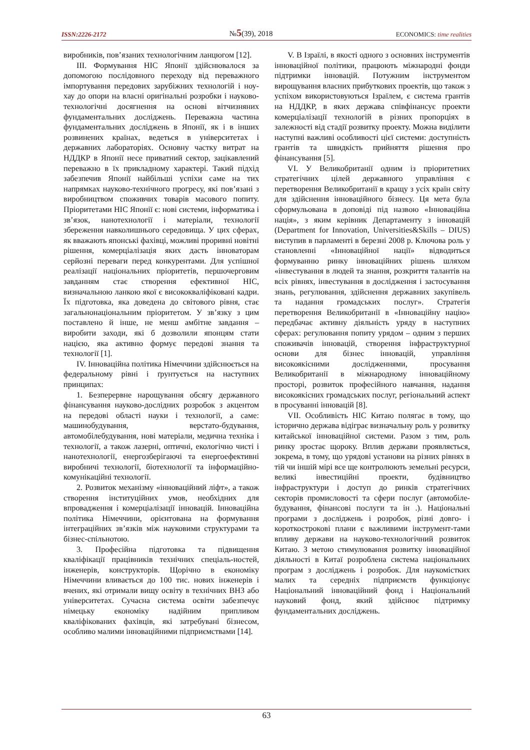ISSN:2226-2172 №5(39), 2018 ECONOMICS: time realities
виробників, пов’язаних технологічним ланцюгом [12].
III. Формування НІС Японії здійснювалося за допомогою послідовного переходу від переважного імпортування передових зарубіжних технологій і ноу-хау до опори на власні оригінальні розробки і науково-технологічні досягнення на основі вітчизняних фундаментальних досліджень. Переважна частина фундаментальних досліджень в Японії, як і в інших розвинених країнах, ведеться в університетах і державних лабораторіях. Основну частку витрат на НДДКР в Японії несе приватний сектор, зацікавлений переважно в їх прикладному характері. Такий підхід забезпечив Японії найбільші успіхи саме на тих напрямках науково-технічного прогресу, які пов’язані з виробництвом споживчих товарів масового попиту. Пріоритетами НІС Японії є: нові системи, інформатика і зв’язок, нанотехнології і матеріали, технології збереження навколишнього середовища. У цих сферах, як вважають японські фахівці, можливі проривні новітні рішення, комерціалізація яких дасть інноваторам серйозні переваги перед конкурентами. Для успішної реалізації національних пріоритетів, першочерговим завданням стає створення ефективної НІС, визначальною ланкою якої є висококваліфіковані кадри. Їх підготовка, яка доведена до світового рівня, стає загальнонаціональним пріоритетом. У зв’язку з цим поставлено й інше, не менш амбітне завдання – виробити заходи, які б дозволили японцям стати нацією, яка активно формує передові знання та технології [1].
IV. Інноваційна політика Німеччини здійснюється на федеральному рівні і ґрунтується на наступних принципах:
1. Безперервне нарощування обсягу державного фінансування науково-дослідних розробок з акцентом на передові області науки і технології, а саме: машинобудування, верстато-будування, автомобілебудування, нові матеріали, медична техніка і технології, а також лазерні, оптичні, екологічно чисті і нанотехнології, енергозберігаючі та енергоефективні виробничі технології, біотехнології та інформаційно-комунікаційні технології.
2. Розвиток механізму «інноваційний ліфт», а також створення інституційних умов, необхідних для впровадження і комерціалізації інновацій. Інноваційна політика Німеччини, орієнтована на формування інтеграційних зв’язків між науковими структурами та бізнес-спільнотою.
3. Професійна підготовка та підвищення кваліфікації працівників технічних спеціаль-ностей, інженерів, конструкторів. Щорічно в економіку Німеччини вливається до 100 тис. нових інженерів і вчених, які отримали вищу освіту в технічних ВНЗ або університетах. Сучасна система освіти забезпечує німецьку економіку надійним припливом кваліфікованих фахівців, які затребувані бізнесом, особливо малими інноваційними підприємствами [14].
V. В Ізраїлі, в якості одного з основних інструментів інноваційної політики, працюють міжнародні фонди підтримки інновацій. Потужним інструментом вирощування власних прибуткових проектів, що також з успіхом використовуються Ізраїлем, є система грантів на НДДКР, в яких держава співфінансує проекти комерціалізації технологій в різних пропорціях в залежності від стадії розвитку проекту. Можна виділити наступні важливі особливості цієї системи: доступність грантів та швидкість прийняття рішення про фінансування [5].
VI. У Великобританії одним із пріоритетних стратегічних цілей державного управління є перетворення Великобританії в кращу з усіх країн світу для здійснення інноваційного бізнесу. Ця мета була сформульована в доповіді під назвою «Інноваційна нація», з яким керівник Департаменту з інновацій (Department for Innovation, Universities&Skills – DIUS) виступив в парламенті в березні 2008 р. Ключова роль у становленні «Інноваційної нації» відводиться формуванню ринку інноваційних рішень шляхом «інвестування в людей та знання, розкриття талантів на всіх рівнях, інвестування в дослідження і застосування знань, регулювання, здійснення державних закупівель та надання громадських послуг». Стратегія перетворення Великобританії в «Інноваційну націю» передбачає активну діяльність уряду в наступних сферах: регулювання попиту урядом – одним з перших споживачів інновацій, створення інфраструктурної основи для бізнес інновацій, управління високоякісними дослідженнями, просування Великобританії в міжнародному інноваційному просторі, розвиток професійного навчання, надання високоякісних громадських послуг, регіональний аспект в просуванні інновацій [8].
VII. Особливість НІС Китаю полягає в тому, що історично держава відіграє визначальну роль у розвитку китайської інноваційної системи. Разом з тим, роль ринку зростає щороку. Вплив держави проявляється, зокрема, в тому, що урядові установи на різних рівнях в тій чи іншій мірі все ще контролюють земельні ресурси, великі інвестиційні проекти, будівництво інфраструктури і доступ до ринків стратегічних секторів промисловості та сфери послуг (автомобіле-будування, фінансові послуги та ін .). Національні програми з досліджень і розробок, різні довго- і короткострокові плани є важливими інструмент-тами впливу держави на науково-технологічний розвиток Китаю. З метою стимулювання розвитку інноваційної діяльності в Китаї розроблена система національних програм з досліджень і розробок. Для наукомістких малих та середніх підприємств функціонує Національний інноваційний фонд і Національний науковий фонд, який здійснює підтримку фундаментальних досліджень.
63